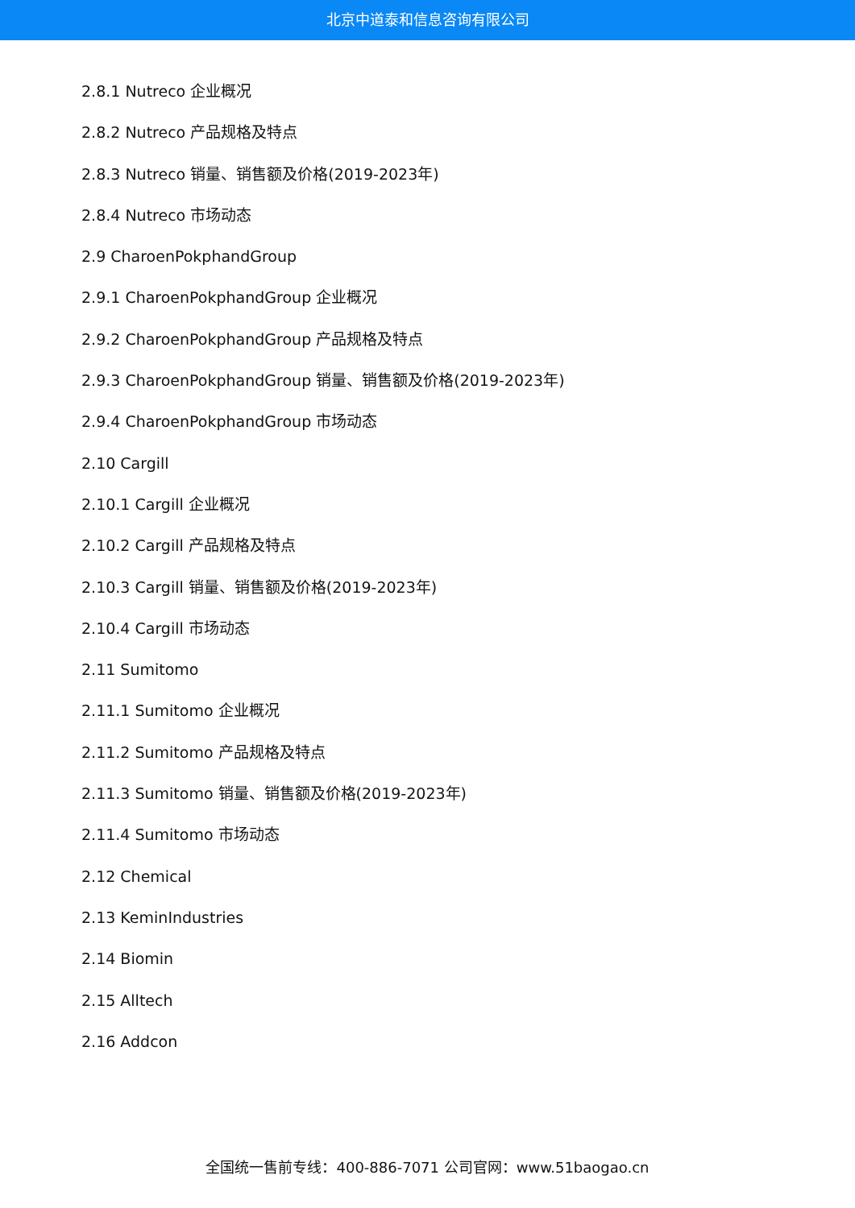北京中道泰和信息咨询有限公司
2.8.1 Nutreco 企业概况
2.8.2 Nutreco 产品规格及特点
2.8.3 Nutreco 销量、销售额及价格(2019-2023年)
2.8.4 Nutreco 市场动态
2.9 CharoenPokphandGroup
2.9.1 CharoenPokphandGroup 企业概况
2.9.2 CharoenPokphandGroup 产品规格及特点
2.9.3 CharoenPokphandGroup 销量、销售额及价格(2019-2023年)
2.9.4 CharoenPokphandGroup 市场动态
2.10 Cargill
2.10.1 Cargill 企业概况
2.10.2 Cargill 产品规格及特点
2.10.3 Cargill 销量、销售额及价格(2019-2023年)
2.10.4 Cargill 市场动态
2.11 Sumitomo
2.11.1 Sumitomo 企业概况
2.11.2 Sumitomo 产品规格及特点
2.11.3 Sumitomo 销量、销售额及价格(2019-2023年)
2.11.4 Sumitomo 市场动态
2.12 Chemical
2.13 KeminIndustries
2.14 Biomin
2.15 Alltech
2.16 Addcon
全国统一售前专线：400-886-7071 公司官网：www.51baogao.cn